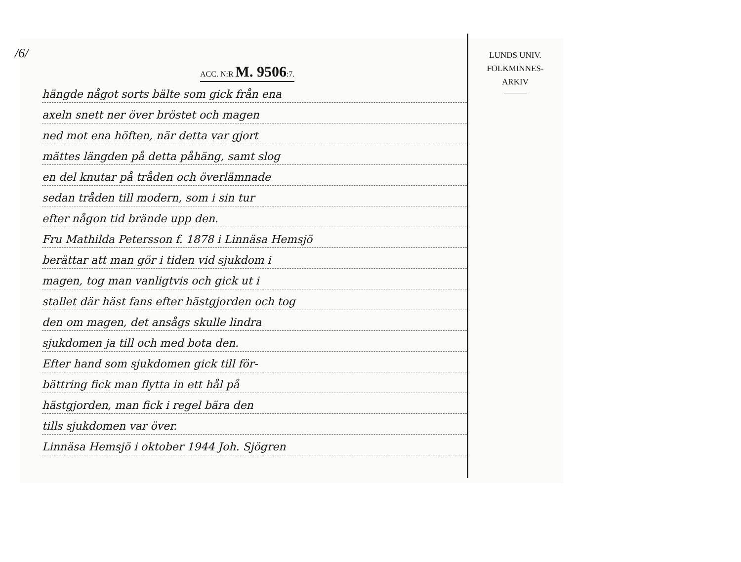/6/
ACC. N:R M. 9506:7.
hängde något sorts bälte som gick från ena
axeln snett ner över bröstet och magen
ned mot ena höften, när detta var gjort
mättes längden på detta påhäng, samt slog
en del knutar på tråden och överlämnade
sedan tråden till modern, som i sin tur
efter någon tid brände upp den.
Fru Mathilda Petersson f. 1878 i Linnäsa Hemsjö
berättar att man gör i tiden vid sjukdom i
magen, tog man vanligtvis och gick ut i
stallet där häst fans efter hästgjorden och tog
den om magen, det ansågs skulle lindra
sjukdomen ja till och med bota den.
Efter hand som sjukdomen gick till för-
bättring fick man flytta in ett hål på
hästgjorden, man fick i regel bära den
tills sjukdomen var över.
Linnäsa Hemsjö i oktober 1944 Joh. Sjögren
LUNDS UNIV.
FOLKMINNES-
ARKIV